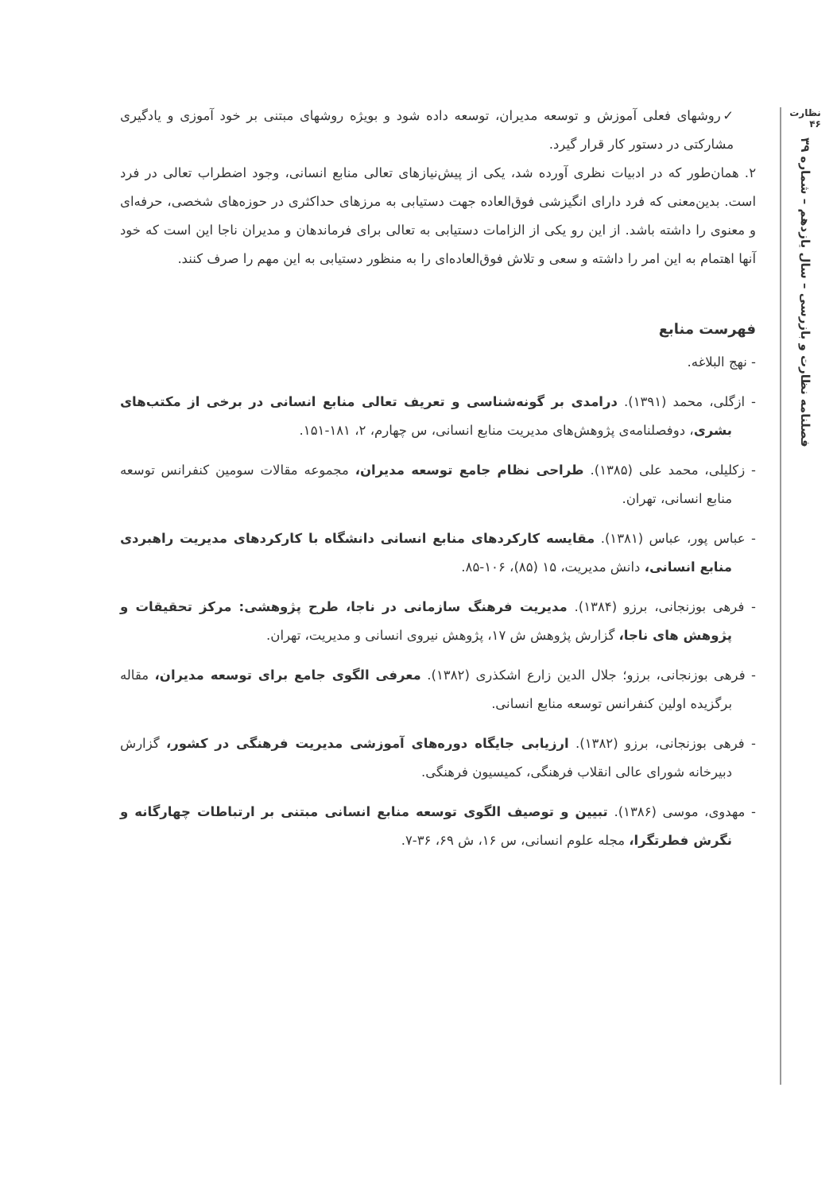نظارت
۴۶
فصلنامه نظارت و بازرسی – سال یازدهم – شماره ۳۹
✓روشهای فعلی آموزش و توسعه مدیران، توسعه داده شود و بویژه روشهای مبتنی بر خود آموزی و یادگیری مشارکتی در دستور کار قرار گیرد.
۲. همان‌طور که در ادبیات نظری آورده شد، یکی از پیش‌نیازهای تعالی منابع انسانی، وجود اضطراب تعالی در فرد است. بدین‌معنی که فرد دارای انگیزشی فوق‌العاده جهت دستیابی به مرزهای حداکثری در حوزه‌های شخصی، حرفه‌ای و معنوی را داشته باشد. از این رو یکی از الزامات دستیابی به تعالی برای فرماندهان و مدیران ناجا این است که خود آنها اهتمام به این امر را داشته و سعی و تلاش فوق‌العاده‌ای را به منظور دستیابی به این مهم را صرف کنند.
فهرست منابع
- نهج البلاغه.
- ازگلی، محمد (۱۳۹۱). درامدی بر گونه‌شناسی و تعریف تعالی منابع انسانی در برخی از مکتب‌های بشری، دوفصلنامه‌ی پژوهش‌های مدیریت منابع انسانی، س چهارم، ۲، ۱۸۱-۱۵۱.
- زکلیلی، محمد علی (۱۳۸۵). طراحی نظام جامع توسعه مدیران، مجموعه مقالات سومین کنفرانس توسعه منابع انسانی، تهران.
- عباس پور، عباس (۱۳۸۱). مقایسه کارکردهای منابع انسانی دانشگاه با کارکردهای مدیریت راهبردی منابع انسانی، دانش مدیریت، ۱۵ (۸۵)، ۱۰۶-۸۵.
- فرهی بوزنجانی، برزو (۱۳۸۴). مدیریت فرهنگ سازمانی در ناجا، طرح پژوهشی: مرکز تحقیقات و پژوهش های ناجا، گزارش پژوهش ش ۱۷، پژوهش نیروی انسانی و مدیریت، تهران.
- فرهی بوزنجانی، برزو؛ جلال الدین زارع اشکذری (۱۳۸۲). معرفی الگوی جامع برای توسعه مدیران، مقاله برگزیده اولین کنفرانس توسعه منابع انسانی.
- فرهی بوزنجانی، برزو (۱۳۸۲). ارزیابی جایگاه دوره‌های آموزشی مدیریت فرهنگی در کشور، گزارش دبیرخانه شورای عالی انقلاب فرهنگی، کمیسیون فرهنگی.
- مهدوی، موسی (۱۳۸۶). تبیین و توصیف الگوی توسعه منابع انسانی مبتنی بر ارتباطات چهارگانه و نگرش فطرتگرا، مجله علوم انسانی، س ۱۶، ش ۶۹، ۳۶-۷.